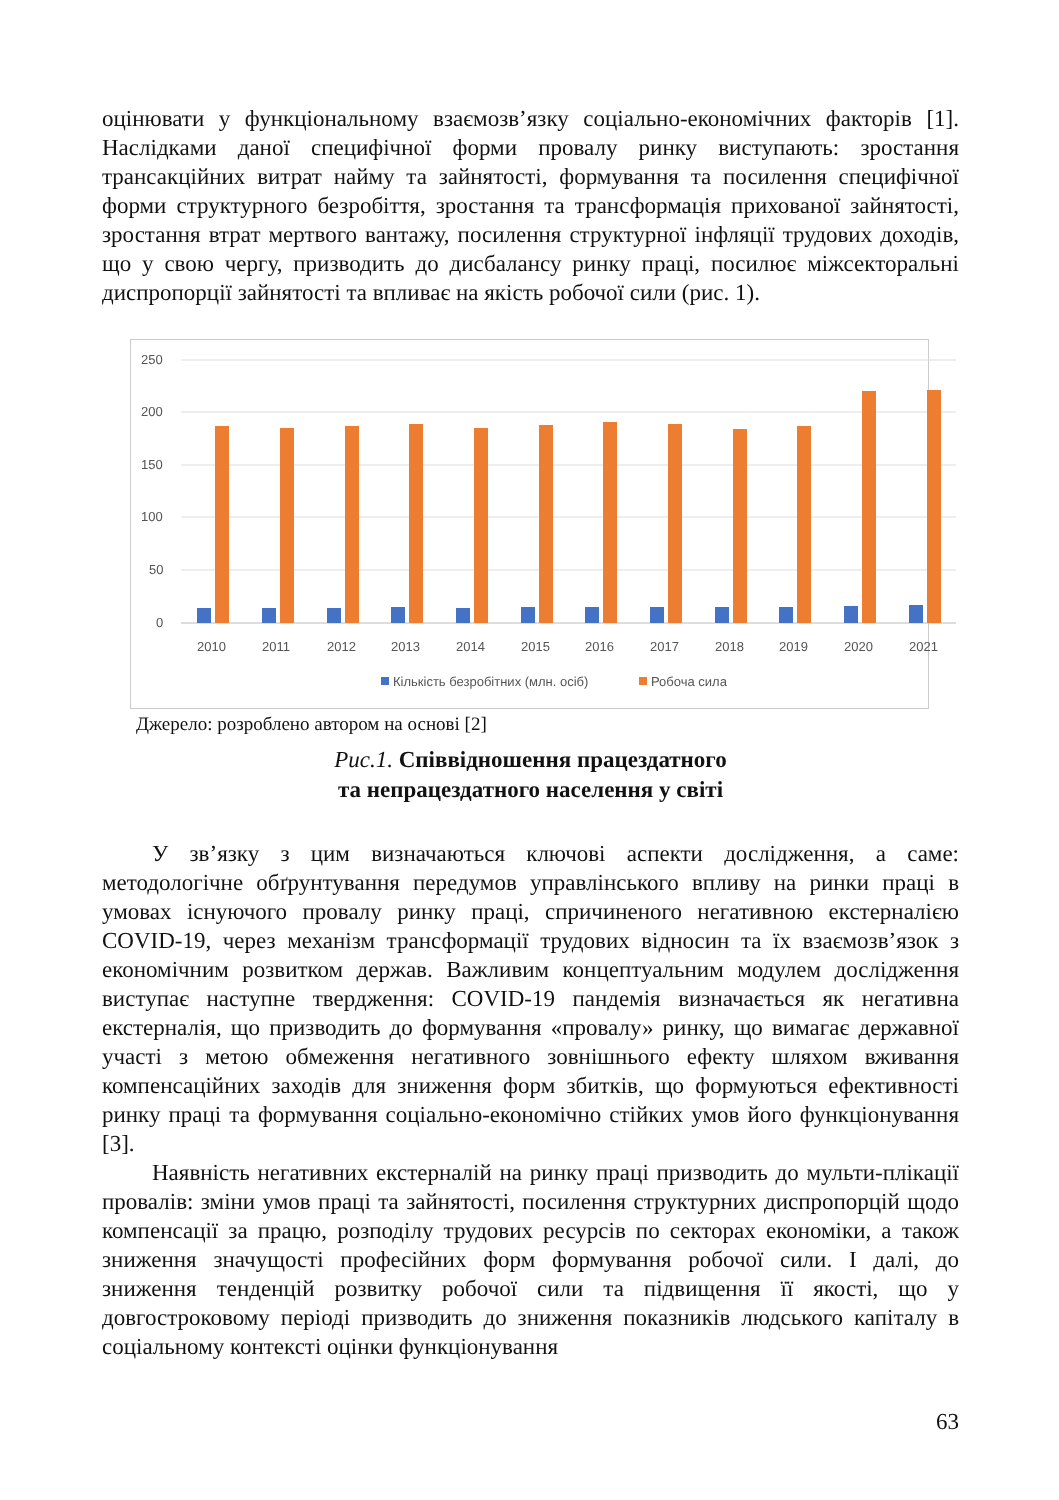оцінювати у функціональному взаємозв’язку соціально-економічних факторів [1]. Наслідками даної специфічної форми провалу ринку виступають: зростання трансакційних витрат найму та зайнятості, формування та посилення специфічної форми структурного безробіття, зростання та трансформація прихованої зайнятості, зростання втрат мертвого вантажу, посилення структурної інфляції трудових доходів, що у свою чергу, призводить до дисбалансу ринку праці, посилює міжсекторальні диспропорції зайнятості та впливає на якість робочої сили (рис. 1).
250
200
150
100
50
0
2010
2011
2012
2013
2014
2015
2016
2017
2018
2019
2020
2021
Кількість безробітних (млн. осіб)
Робоча сила
Джерело: розроблено автором на основі [2]
Рис.1. Співвідношення працездатного
та непрацездатного населення у світі
У зв’язку з цим визначаються ключові аспекти дослідження, а саме: методологічне обґрунтування передумов управлінського впливу на ринки праці в умовах існуючого провалу ринку праці, спричиненого негативною екстерналією COVID-19, через механізм трансформації трудових відносин та їх взаємозв’язок з економічним розвитком держав. Важливим концептуальним модулем дослідження виступає наступне твердження: COVID-19 пандемія визначається як негативна екстерналія, що призводить до формування «провалу» ринку, що вимагає державної участі з метою обмеження негативного зовнішнього ефекту шляхом вживання компенсаційних заходів для зниження форм збитків, що формуються ефективності ринку праці та формування соціально-економічно стійких умов його функціонування [3].
Наявність негативних екстерналій на ринку праці призводить до мульти-плікації провалів: зміни умов праці та зайнятості, посилення структурних диспропорцій щодо компенсації за працю, розподілу трудових ресурсів по секторах економіки, а також зниження значущості професійних форм формування робочої сили. І далі, до зниження тенденцій розвитку робочої сили та підвищення її якості, що у довгостроковому періоді призводить до зниження показників людського капіталу в соціальному контексті оцінки функціонування
63